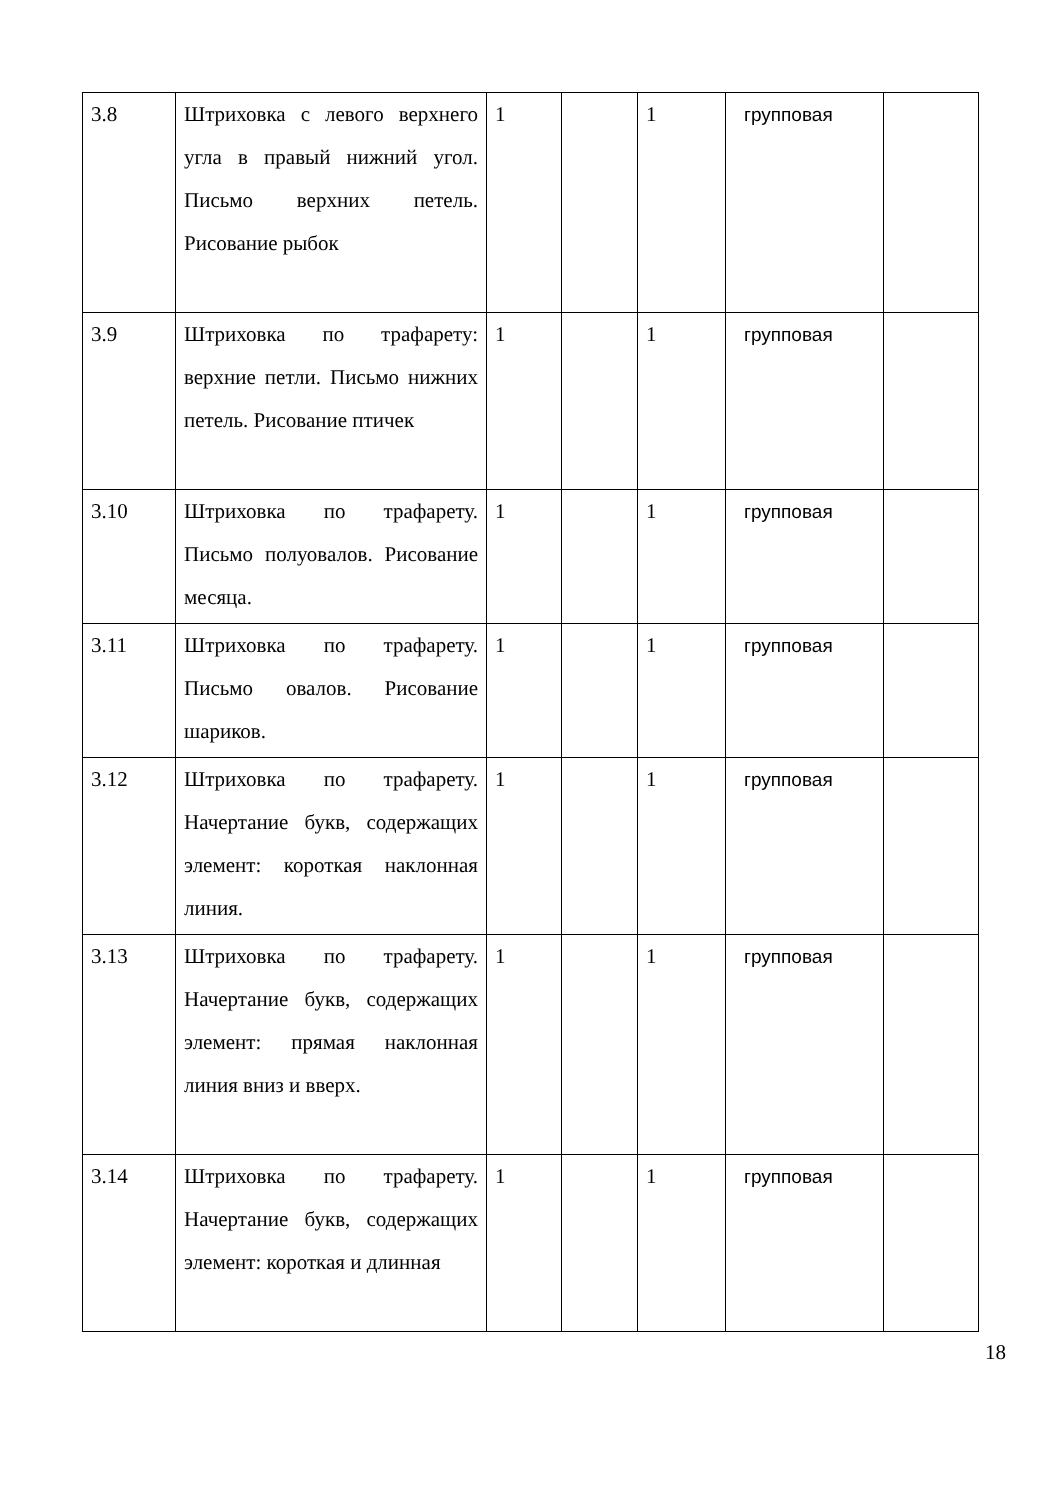| 3.8 | Штриховка с левого верхнего угла в правый нижний угол. Письмо верхних петель. Рисование рыбок | 1 | | 1 | групповая | |
| 3.9 | Штриховка по трафарету: верхние петли. Письмо нижних петель. Рисование птичек | 1 | | 1 | групповая | |
| 3.10 | Штриховка по трафарету. Письмо полуовалов. Рисование месяца. | 1 | | 1 | групповая | |
| 3.11 | Штриховка по трафарету. Письмо овалов. Рисование шариков. | 1 | | 1 | групповая | |
| 3.12 | Штриховка по трафарету. Начертание букв, содержащих элемент: короткая наклонная линия. | 1 | | 1 | групповая | |
| 3.13 | Штриховка по трафарету. Начертание букв, содержащих элемент: прямая наклонная линия вниз и вверх. | 1 | | 1 | групповая | |
| 3.14 | Штриховка по трафарету. Начертание букв, содержащих элемент: короткая и длинная | 1 | | 1 | групповая | |
18